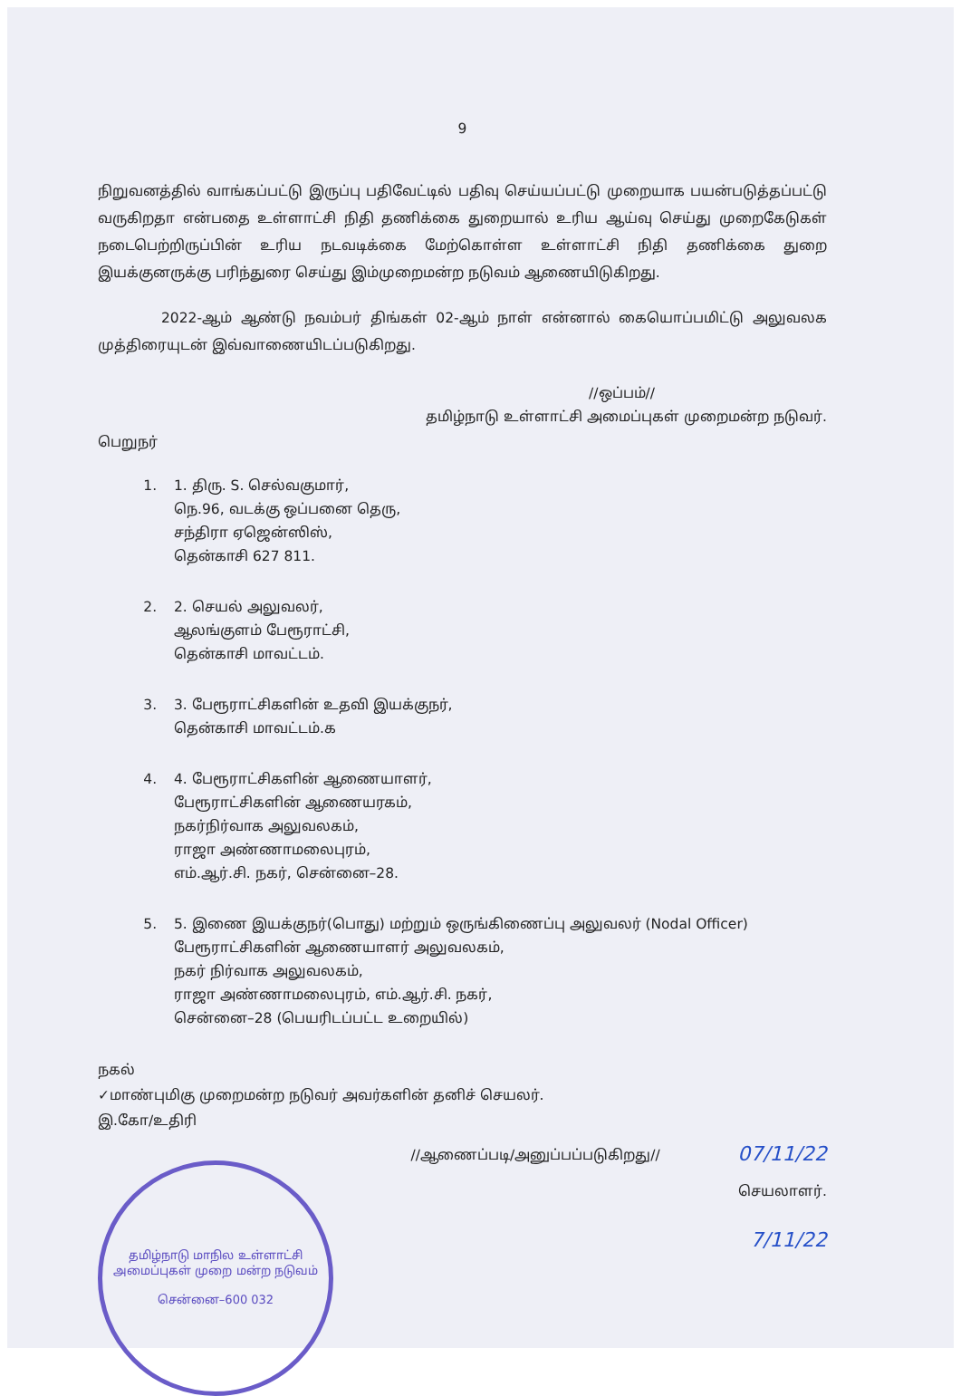9
நிறுவனத்தில் வாங்கப்பட்டு இருப்பு பதிவேட்டில் பதிவு செய்யப்பட்டு முறையாக பயன்படுத்தப்பட்டு வருகிறதா என்பதை உள்ளாட்சி நிதி தணிக்கை துறையால் உரிய ஆய்வு செய்து முறைகேடுகள் நடைபெற்றிருப்பின் உரிய நடவடிக்கை மேற்கொள்ள உள்ளாட்சி நிதி தணிக்கை துறை இயக்குனருக்கு பரிந்துரை செய்து இம்முறைமன்ற நடுவம் ஆணையிடுகிறது.
2022-ஆம் ஆண்டு நவம்பர் திங்கள் 02-ஆம் நாள் என்னால் கையொப்பமிட்டு அலுவலக முத்திரையுடன் இவ்வாணையிடப்படுகிறது.
//ஒப்பம்//
தமிழ்நாடு உள்ளாட்சி அமைப்புகள் முறைமன்ற நடுவர்.
பெறுநர்
1. 1. திரு. S. செல்வகுமார்,
நெ.96, வடக்கு ஒப்பனை தெரு,
சந்திரா ஏஜென்ஸிஸ்,
தென்காசி 627 811.
2. 2. செயல் அலுவலர்,
ஆலங்குளம் பேரூராட்சி,
தென்காசி மாவட்டம்.
3. 3. பேரூராட்சிகளின் உதவி இயக்குநர்,
தென்காசி மாவட்டம்.க
4. 4. பேரூராட்சிகளின் ஆணையாளர்,
பேரூராட்சிகளின் ஆணையரகம்,
நகர்நிர்வாக அலுவலகம்,
ராஜா அண்ணாமலைபுரம்,
எம்.ஆர்.சி. நகர், சென்னை–28.
5. 5. இணை இயக்குநர்(பொது) மற்றும் ஒருங்கிணைப்பு அலுவலர் (Nodal Officer)
பேரூராட்சிகளின் ஆணையாளர் அலுவலகம்,
நகர் நிர்வாக அலுவலகம்,
ராஜா அண்ணாமலைபுரம், எம்.ஆர்.சி. நகர்,
சென்னை–28 (பெயரிடப்பட்ட உறையில்)
நகல்
✓மாண்புமிகு முறைமன்ற நடுவர் அவர்களின் தனிச் செயலர்.
இ.கோ/உதிரி
தமிழ்நாடு மாநில உள்ளாட்சி அமைப்புகள் முறை மன்ற நடுவம்
சென்னை–600 032
//ஆணைப்படி/அனுப்பப்படுகிறது//
07/11/22
செயலாளர்.
7/11/22